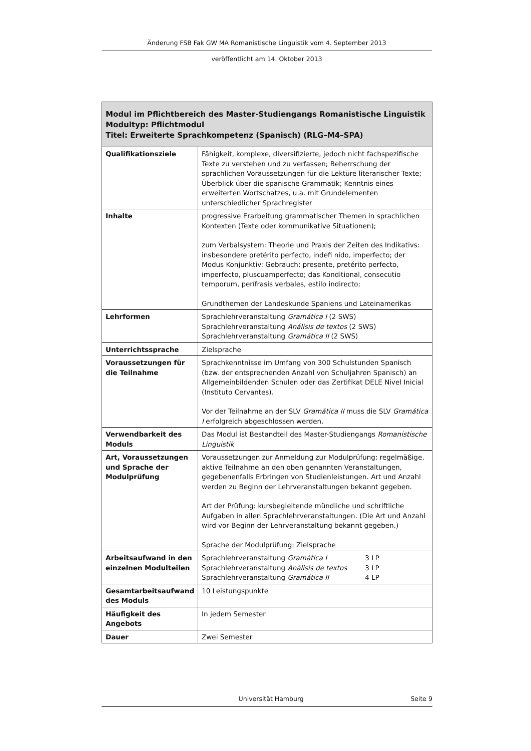Änderung FSB Fak GW MA Romanistische Linguistik vom 4. September 2013
veröffentlicht am 14. Oktober 2013
| Modul im Pflichtbereich des Master-Studiengangs Romanistische Linguistik Modultyp: Pflichtmodul Titel: Erweiterte Sprachkompetenz (Spanisch) (RLG–M4–SPA) | |
| --- | --- |
| Qualifikationsziele | Fähigkeit, komplexe, diversifizierte, jedoch nicht fachspezifische Texte zu verstehen und zu verfassen; Beherrschung der sprachlichen Voraussetzungen für die Lektüre literarischer Texte; Überblick über die spanische Grammatik; Kenntnis eines erweiterten Wortschatzes, u.a. mit Grundelementen unterschiedlicher Sprachregister |
| Inhalte | progressive Erarbeitung grammatischer Themen in sprachlichen Kontexten (Texte oder kommunikative Situationen); zum Verbalsystem: Theorie und Praxis der Zeiten des Indikativs: insbesondere pretérito perfecto, indefi nido, imperfecto; der Modus Konjunktiv: Gebrauch; presente, pretérito perfecto, imperfecto, pluscuamperfecto; das Konditional, consecutio temporum, perífrasis verbales, estilo indirecto; Grundthemen der Landeskunde Spaniens und Lateinamerikas |
| Lehrformen | Sprachlehrveranstaltung Gramática I (2 SWS) Sprachlehrveranstaltung Análisis de textos (2 SWS) Sprachlehrveranstaltung Gramática II (2 SWS) |
| Unterrichtssprache | Zielsprache |
| Voraussetzungen für die Teilnahme | Sprachkenntnisse im Umfang von 300 Schulstunden Spanisch (bzw. der entsprechenden Anzahl von Schuljahren Spanisch) an Allgemeinbildenden Schulen oder das Zertifikat DELE Nivel Inicial (Instituto Cervantes). Vor der Teilnahme an der SLV Gramática II muss die SLV Gramática I erfolgreich abgeschlossen werden. |
| Verwendbarkeit des Moduls | Das Modul ist Bestandteil des Master-Studiengangs Romanistische Linguistik |
| Art, Voraussetzungen und Sprache der Modulprüfung | Voraussetzungen zur Anmeldung zur Modulprüfung: regelmäßige, aktive Teilnahme an den oben genannten Veranstaltungen, gegebenenfalls Erbringen von Studienleistungen. Art und Anzahl werden zu Beginn der Lehrveranstaltungen bekannt gegeben. Art der Prüfung: kursbegleitende mündliche und schriftliche Aufgaben in allen Sprachlehrveranstaltungen. (Die Art und Anzahl wird vor Beginn der Lehrveranstaltung bekannt gegeben.) Sprache der Modulprüfung: Zielsprache |
| Arbeitsaufwand in den einzelnen Modulteilen | Sprachlehrveranstaltung Gramática I 3 LP Sprachlehrveranstaltung Análisis de textos 3 LP Sprachlehrveranstaltung Gramática II 4 LP |
| Gesamtarbeitsaufwand des Moduls | 10 Leistungspunkte |
| Häufigkeit des Angebots | In jedem Semester |
| Dauer | Zwei Semester |
Universität Hamburg Seite 9